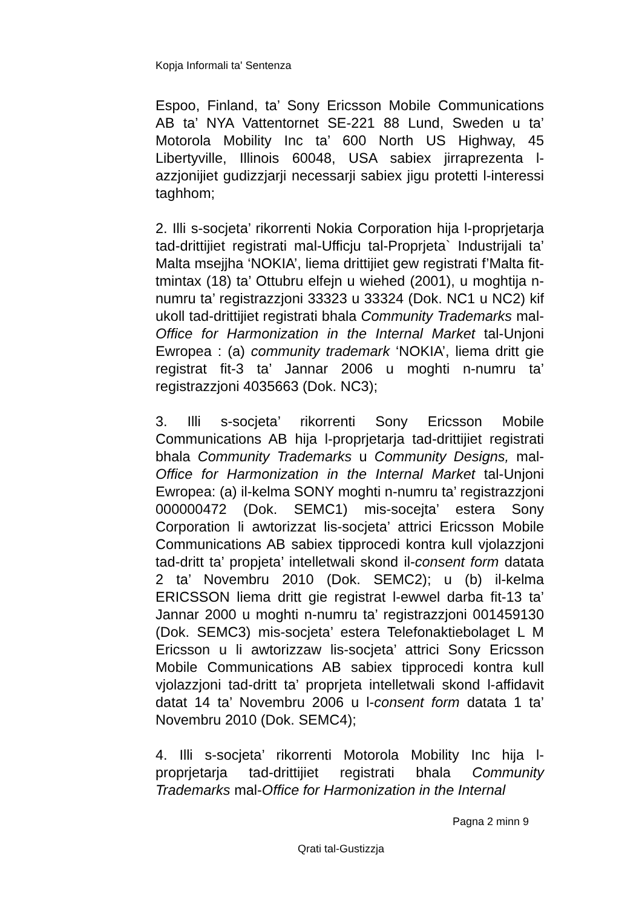Kopja Informali ta' Sentenza
Espoo, Finland, ta’ Sony Ericsson Mobile Communications AB ta’ NYA Vattentornet SE-221 88 Lund, Sweden u ta’ Motorola Mobility Inc ta’ 600 North US Highway, 45 Libertyville, Illinois 60048, USA sabiex jirraprezenta l-azzjonijiet gudizzjarji necessarji sabiex jigu protetti l-interessi taghhom;
2. Illi s-socjeta’ rikorrenti Nokia Corporation hija l-proprjetarja tad-drittijiet registrati mal-Ufficju tal-Proprjeta` Industrijali ta’ Malta msejjha ‘NOKIA’, liema drittijiet gew registrati f’Malta fit-tmintax (18) ta’ Ottubru elfejn u wiehed (2001), u moghtija n-numru ta’ registrazzjoni 33323 u 33324 (Dok. NC1 u NC2) kif ukoll tad-drittijiet registrati bhala Community Trademarks mal-Office for Harmonization in the Internal Market tal-Unjoni Ewropea : (a) community trademark ‘NOKIA’, liema dritt gie registrat fit-3 ta’ Jannar 2006 u moghti n-numru ta’ registrazzjoni 4035663 (Dok. NC3);
3. Illi s-socjeta’ rikorrenti Sony Ericsson Mobile Communications AB hija l-proprjetarja tad-drittijiet registrati bhala Community Trademarks u Community Designs, mal-Office for Harmonization in the Internal Market tal-Unjoni Ewropea: (a) il-kelma SONY moghti n-numru ta’ registrazzjoni 000000472 (Dok. SEMC1) mis-socejta’ estera Sony Corporation li awtorizzat lis-socjeta’ attrici Ericsson Mobile Communications AB sabiex tipprocedi kontra kull vjolazzjoni tad-dritt ta’ propjeta’ intelletwali skond il-consent form datata 2 ta’ Novembru 2010 (Dok. SEMC2); u (b) il-kelma ERICSSON liema dritt gie registrat l-ewwel darba fit-13 ta’ Jannar 2000 u moghti n-numru ta’ registrazzjoni 001459130 (Dok. SEMC3) mis-socjeta’ estera Telefonaktiebolaget L M Ericsson u li awtorizzaw lis-socjeta’ attrici Sony Ericsson Mobile Communications AB sabiex tipprocedi kontra kull vjolazzjoni tad-dritt ta’ proprjeta intelletwali skond l-affidavit datat 14 ta’ Novembru 2006 u l-consent form datata 1 ta’ Novembru 2010 (Dok. SEMC4);
4. Illi s-socjeta’ rikorrenti Motorola Mobility Inc hija l-proprjetarja tad-drittijiet registrati bhala Community Trademarks mal-Office for Harmonization in the Internal
Pagna 2 minn 9
Qrati tal-Gustizzja